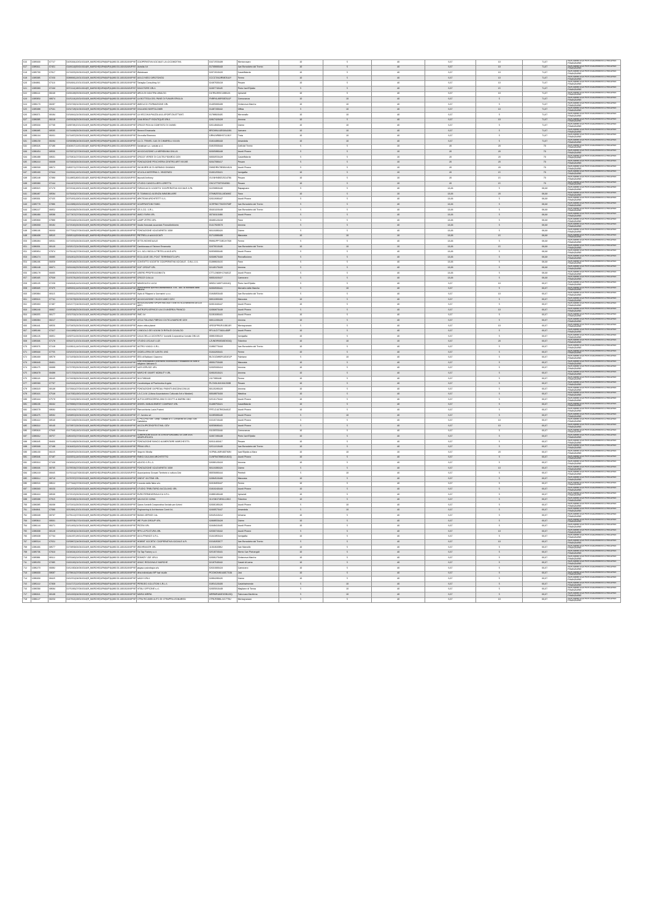| 616 | 1095600 | 67727 | 0205334/20/02/2024/R_MARCHE/GRM/SIP/A/380.50.130/2023/SIP/97 | COOPERATIVA SOCIALE LA LOCOMOTIVA | 01672550439 | Montecosaro | 10 | 5 | 40 | 6,67 | 10 | 71,67 | NON AMMESSA PER ESAURIMENTO RISORSE FINANZIARIE |
| 617 | 1095311 | 67451 | 0148114/05/02/2024/R_MARCHE/GRM/SIP/A/380.50.130/2023/SIP/97 | Astrelia Srl | 01730830443 | San Benedetto del Tronto | 10 | 5 | 40 | 6,67 | 10 | 71,67 | NON AMMESSA PER ESAURIMENTO RISORSE FINANZIARIE |
| 618 | 1095700 | 67817 | 0274005/06/03/2024/R_MARCHE/GRM/SIP/A/380.50.130/2023/SIP/97 | Webdream | 02072010420 | Castelfidardo | 10 | 5 | 40 | 6,67 | 10 | 71,67 | NON AMMESSA PER ESAURIMENTO RISORSE FINANZIARIE |
| 619 | 1095095 | 67250 | 0088836/23/01/2024/R_MARCHE/GRM/SIP/A/380.50.130/2023/SIP/97 | ASILO NIDO GIROTONDO | CCCCTA62R58D542Y | Fermo | 10 | 5 | 40 | 6,67 | 10 | 71,67 | NON AMMESSA PER ESAURIMENTO RISORSE FINANZIARIE |
| 620 | 1094961 | 67113 | 0054931/15/01/2024/R_MARCHE/GRM/SIP/A/380.50.130/2023/SIP/97 | Tartaglia Consulting Srl | 02487600419 | Pesaro | 10 | 5 | 40 | 6,67 | 10 | 71,67 | NON AMMESSA PER ESAURIMENTO RISORSE FINANZIARIE |
| 621 | 1095080 | 67233 | 0072112/18/01/2024/R_MARCHE/GRM/SIP/A/380.50.130/2023/SIP/97 | DAXSTORE SRLS | 02307740445 | Porto Sant'Elpidio | 5 | 5 | 40 | 6,67 | 15 | 71,67 | NON AMMESSA PER ESAURIMENTO RISORSE FINANZIARIE |
| 622 | 1096114 | 68240 | 0268138/05/03/2024/R_MARCHE/GRM/SIP/A/380.50.130/2023/SIP/97 | ARCA DI GIOSTRA UBALDO | GSTBLD55C23I912S | Spinetoli | 10 | 5 | 40 | 6,67 | 10 | 71,67 | NON AMMESSA PER ESAURIMENTO RISORSE FINANZIARIE |
| 623 | 1095953 | 68074 | 0225224/26/02/2024/R_MARCHE/GRM/SIP/A/380.50.130/2023/SIP/97 | LA BOTTEGA DEL PANE DI FUNARI ERSILIA | FNRRSL89R59D542F | Comunanza | 10 | 10 | 40 | 6,67 | 5 | 71,67 | NON AMMESSA PER ESAURIMENTO RISORSE FINANZIARIE |
| 624 | 1096170 | 68297 | 0253733/01/03/2024/R_MARCHE/GRM/SIP/A/380.50.130/2023/SIP/97 | AMICUCCI FORMAZIONE SRL | 01405830439 | Civitanova Marche | 10 | 10 | 40 | 6,67 | 5 | 71,67 | NON AMMESSA PER ESAURIMENTO RISORSE FINANZIARIE |
| 625 | 1095398 | 67531 | 0254728/01/03/2024/R_MARCHE/GRM/SIP/A/380.50.130/2023/SIP/97 | GIULIANO BARTOLOMEI | 01497200442 | Offida | 5 | 10 | 40 | 6,67 | 10 | 71,67 | NON AMMESSA PER ESAURIMENTO RISORSE FINANZIARIE |
| 626 | 1096071 | 68194 | 0254841/01/03/2024/R_MARCHE/GRM/SIP/A/380.50.130/2023/SIP/97 | LA VECCHIA PIAZZA ASS.SPORT.DILETTANT. | 01788920435 | Morrovalle | 10 | 10 | 40 | 6,67 | 5 | 71,67 | NON AMMESSA PER ESAURIMENTO RISORSE FINANZIARIE |
| 627 | 1096095 | 68219 | 0265603/05/03/2024/R_MARCHE/GRM/SIP/A/380.50.130/2023/SIP/97 | GAIA BEAUTY BOUTIQUE SRLS | 02927420428 | Ancona | 10 | 5 | 40 | 6,67 | 10 | 71,67 | NON AMMESSA PER ESAURIMENTO RISORSE FINANZIARIE |
| 628 | 1095603 | 67730 | 0189738/15/02/2024/R_MARCHE/GRM/SIP/A/380.50.130/2023/SIP/97 | CROCE ROSSA COMITATO DI OSIMO | 02614940423 | Osimo | 10 | 10 | 40 | 6,67 | 5 | 71,67 | NON AMMESSA PER ESAURIMENTO RISORSE FINANZIARIE |
| 629 | 1096385 | 68505 | 0274438/06/03/2024/R_MARCHE/GRM/SIP/A/380.50.130/2023/SIP/97 | Borocci Emanuela | BRCMNL64E68A329S | Sarnano | 10 | 10 | 40 | 6,67 | 5 | 71,67 | NON AMMESSA PER ESAURIMENTO RISORSE FINANZIARIE |
| 630 | 1096134 | 68261 | 0274497/06/03/2024/R_MARCHE/GRM/SIP/A/380.50.130/2023/SIP/97 | Gironella Eleonora | GRNLNR90H57L191Y | Treia | 10 | 10 | 40 | 6,67 | 5 | 71,67 | NON AMMESSA PER ESAURIMENTO RISORSE FINANZIARIE |
| 631 | 1096158 | 68284 | 0259098/04/03/2024/R_MARCHE/GRM/SIP/A/380.50.130/2023/SIP/97 | LU.CI. TRAVEL SAS DI CIMARELLI SILVIA | 01824490443 | Amandola | 10 | 10 | 40 | 6,67 | 5 | 71,67 | NON AMMESSA PER ESAURIMENTO RISORSE FINANZIARIE |
| 632 | 1095026 | 67180 | 0043827/11/01/2024/R_MARCHE/GRM/SIP/A/380.50.130/2023/SIP/97 | Socialcart s.c. sociale a r.l. | 01815560444 | Colli del Tronto | 5 | 5 | 20 | 20 | 20 | 70 | NON AMMESSA PER ESAURIMENTO RISORSE FINANZIARIE |
| 633 | 1096454 | 68566 | 0276972/07/03/2024/R_MARCHE/GRM/SIP/A/380.50.130/2023/SIP/97 | ASSOCIAZIONE LA MERIDIANA ONLUS | 92035890448 | Ascoli Piceno | 5 | 5 | 20 | 20 | 20 | 70 | NON AMMESSA PER ESAURIMENTO RISORSE FINANZIARIE |
| 634 | 1096499 | 68601 | 0276801/07/03/2024/R_MARCHE/GRM/SIP/A/380.50.130/2023/SIP/97 | CROCE VERDE DI CASTELFIDARDO ODV | 93003550428 | Castelfidardo | 5 | 5 | 20 | 20 | 20 | 70 | NON AMMESSA PER ESAURIMENTO RISORSE FINANZIARIE |
| 635 | 1096213 | 68339 | 0273300/06/03/2024/R_MARCHE/GRM/SIP/A/380.50.130/2023/SIP/97 | FONDAZIONE PESCHERIA CENTRO ARTI VISIVE | 92047090417 | Pesaro | 5 | 5 | 20 | 20 | 20 | 70 | NON AMMESSA PER ESAURIMENTO RISORSE FINANZIARIE |
| 636 | 1096569 | 68672 | 0280071/07/03/2024/R_MARCHE/GRM/SIP/A/380.50.130/2023/SIP/97 | VIA MURRI 36 DI ADRIANO DAMIANI | DMNDRN79E30A462S | Ascoli Piceno | 5 | 5 | 20 | 20 | 20 | 70 | NON AMMESSA PER ESAURIMENTO RISORSE FINANZIARIE |
| 637 | 1095230 | 67344 | 0220041/24/02/2024/R_MARCHE/GRM/SIP/A/380.50.130/2023/SIP/97 | SCUOLA MATERNA S. VINCENZO | 01331250421 | Senigallia | 10 | 5 | 20 | 20 | 15 | 70 | NON AMMESSA PER ESAURIMENTO RISORSE FINANZIARIE |
| 638 | 1095248 | 67393 | 0114865/30/01/2024/R_MARCHE/GRM/SIP/A/380.50.130/2023/SIP/97 | Iasevoli Anthony | SVLNHN96E25G479S | Pesaro | 10 | 5 | 20 | 20 | 15 | 70 | NON AMMESSA PER ESAURIMENTO RISORSE FINANZIARIE |
| 639 | 1095090 | 67244 | 0142407/05/02/2024/R_MARCHE/GRM/SIP/A/380.50.130/2023/SIP/97 | STUDIO CANCELLIERI LORETTA | CNCLTT56T65I459G | Pesaro | 10 | 5 | 20 | 20 | 15 | 70 | NON AMMESSA PER ESAURIMENTO RISORSE FINANZIARIE |
| 640 | 1095015 | 67170 | 0074534/18/01/2024/R_MARCHE/GRM/SIP/A/380.50.130/2023/SIP/97 | TARASSACO SOCIETA' COOPERATIVA SOCIALE A RL | 02258860440 | Rapagnano | 5 | 5 | 40 | 13,33 | 5 | 68,33 | NON AMMESSA PER ESAURIMENTO RISORSE FINANZIARIE |
| 641 | 1096487 | 68594 | 0279260/07/03/2024/R_MARCHE/GRM/SIP/A/380.50.130/2023/SIP/97 | DI TOMMASO AGENZIA IMMOBILIARE | DTMNZE56L23D488Z | Fano | 10 | 5 | 20 | 13,33 | 20 | 68,33 | NON AMMESSA PER ESAURIMENTO RISORSE FINANZIARIE |
| 642 | 1095001 | 67155 | 0075456/19/01/2024/R_MARCHE/GRM/SIP/A/380.50.130/2023/SIP/97 | ARKTEAM ARCHITETTI S.S. | 02022680447 | Ascoli Piceno | 5 | 5 | 40 | 13,33 | 5 | 68,33 | NON AMMESSA PER ESAURIMENTO RISORSE FINANZIARIE |
| 643 | 1095778 | 67896 | 0222989/26/02/2024/R_MARCHE/GRM/SIP/A/380.50.130/2023/SIP/97 | SCARPANTONI FABIO | SCRFBA77M25H769F | San Benedetto del Tronto | 5 | 5 | 40 | 13,33 | 5 | 68,33 | NON AMMESSA PER ESAURIMENTO RISORSE FINANZIARIE |
| 644 | 1096227 | 68352 | 0264633/05/03/2024/R_MARCHE/GRM/SIP/A/380.50.130/2023/SIP/97 | CE.S.CO. S.R.L. | 00431320449 | San Benedetto del Tronto | 5 | 5 | 40 | 13,33 | 5 | 68,33 | NON AMMESSA PER ESAURIMENTO RISORSE FINANZIARIE |
| 645 | 1096493 | 68599 | 0277307/07/03/2024/R_MARCHE/GRM/SIP/A/380.50.130/2023/SIP/97 | AMICI FARM SRL | 00733110493 | Ascoli Piceno | 5 | 5 | 40 | 13,33 | 5 | 68,33 | NON AMMESSA PER ESAURIMENTO RISORSE FINANZIARIE |
| 646 | 1095868 | 67990 | 0255043/02/03/2024/R_MARCHE/GRM/SIP/A/380.50.130/2023/SIP/97 | LAMP VETRO SRL | 00480120419 | Fano | 5 | 5 | 40 | 13,33 | 5 | 68,33 | NON AMMESSA PER ESAURIMENTO RISORSE FINANZIARIE |
| 647 | 1096069 | 68192 | 0274546/06/03/2024/R_MARCHE/GRM/SIP/A/380.50.130/2023/SIP/97 | Studio forestale associato ForestAmbiente | 01417920673 | Ancona | 5 | 5 | 40 | 13,33 | 5 | 68,33 | NON AMMESSA PER ESAURIMENTO RISORSE FINANZIARIE |
| 648 | 1096136 | 68263 | 0277532/07/03/2024/R_MARCHE/GRM/SIP/A/380.50.130/2023/SIP/97 | FONDAZIONE SOLIDARIETA' 2008 | 93116390423 | Osimo | 5 | 5 | 40 | 13,33 | 5 | 68,33 | NON AMMESSA PER ESAURIMENTO RISORSE FINANZIARIE |
| 649 | 1096408 | 68525 | 0268511/05/03/2024/R_MARCHE/GRM/SIP/A/380.50.130/2023/SIP/97 | PIETRELLA &ASSOCIATI | 01712080439 | Macerata | 10 | 10 | 20 | 13,33 | 15 | 68,33 | NON AMMESSA PER ESAURIMENTO RISORSE FINANZIARIE |
| 650 | 1096384 | 68501 | 0271655/06/03/2024/R_MARCHE/GRM/SIP/A/380.50.130/2023/SIP/97 | DITTA INDIVIDUALE | RMNGPP71B51H769I | Fermo | 5 | 5 | 40 | 13,33 | 5 | 68,33 | NON AMMESSA PER ESAURIMENTO RISORSE FINANZIARIE |
| 651 | 1096001 | 68120 | 0253527/01/03/2024/R_MARCHE/GRM/SIP/A/380.50.130/2023/SIP/97 | Cambiocasa di Falcioni Emanuela | 02376610446 | San Benedetto del Tronto | 10 | 10 | 20 | 13,33 | 15 | 68,33 | NON AMMESSA PER ESAURIMENTO RISORSE FINANZIARIE |
| 652 | 1095854 | 67974 | 0279224/07/03/2024/R_MARCHE/GRM/SIP/A/380.50.130/2023/SIP/97 | U.S. ACLI NICOLA TRITELLA ASD APS | 92058000446 | Ascoli Piceno | 5 | 5 | 40 | 13,33 | 5 | 68,33 | NON AMMESSA PER ESAURIMENTO RISORSE FINANZIARIE |
| 653 | 1096274 | 68395 | 0264361/05/03/2024/R_MARCHE/GRM/SIP/A/380.50.130/2023/SIP/97 | ECOLOGIE DEL POST TERREMOTO APS | 92038670433 | Roccafluvione | 5 | 5 | 40 | 13,33 | 5 | 68,33 | NON AMMESSA PER ESAURIMENTO RISORSE FINANZIARIE |
| 654 | 1096236 | 68358 | 0268548/05/03/2024/R_MARCHE/GRM/SIP/A/380.50.130/2023/SIP/97 | CONTATTO SOCIETA' COOPERATIVA SOCIALE - O.N.L.U.S. | 01388820415 | Fano | 5 | 5 | 40 | 13,33 | 5 | 68,33 | NON AMMESSA PER ESAURIMENTO RISORSE FINANZIARIE |
| 655 | 1096249 | 68371 | 0263234/05/03/2024/R_MARCHE/GRM/SIP/A/380.50.130/2023/SIP/97 | GGF GROUP SRL | 02140170420 | Ancona | 5 | 5 | 40 | 13,33 | 5 | 68,33 | NON AMMESSA PER ESAURIMENTO RISORSE FINANZIARIE |
| 656 | 1096178 | 68305 | 0268090/05/03/2024/R_MARCHE/GRM/SIP/A/380.50.130/2023/SIP/97 | LIBERO PROFESSIONISTA | CTTLGN68H17A462Z | Ascoli Piceno | 5 | 5 | 40 | 13,33 | 5 | 68,33 | NON AMMESSA PER ESAURIMENTO RISORSE FINANZIARIE |
| 657 | 1095435 | 67568 | 0215678/23/02/2024/R_MARCHE/GRM/SIP/A/380.50.130/2023/SIP/97 | CROCE GIALLA | 93002320427 | Camerano | 5 | 5 | 40 | 13,33 | 5 | 68,33 | NON AMMESSA PER ESAURIMENTO RISORSE FINANZIARIE |
| 658 | 1095105 | 67259 | 0184928/14/02/2024/R_MARCHE/GRM/SIP/A/380.50.130/2023/SIP/97 | MANDOLESI LUCA | MNDLCU83T14I324Q | Porto Sant'Elpidio | 5 | 5 | 40 | 6,67 | 10 | 66,67 | NON AMMESSA PER ESAURIMENTO RISORSE FINANZIARIE |
| 659 | 1095335 | 67475 | 0185061/14/02/2024/R_MARCHE/GRM/SIP/A/380.50.130/2023/SIP/97 | Associazione sportiva dilettantistica TSN - sez. di Montalto delle Marche | 92003500441 | Montalto delle Marche | 5 | 10 | 40 | 6,67 | 5 | 66,67 | NON AMMESSA PER ESAURIMENTO RISORSE FINANZIARIE |
| 660 | 1095994 | 68115 | 0268061/05/03/2024/R_MARCHE/GRM/SIP/A/380.50.130/2023/SIP/97 | Style di Filipponi e Sermarini s.n.c. | 01849350440 | San Benedetto del Tronto | 5 | 5 | 40 | 6,67 | 10 | 66,67 | NON AMMESSA PER ESAURIMENTO RISORSE FINANZIARIE |
| 661 | 1095616 | 67741 | 0274679/06/03/2024/R_MARCHE/GRM/SIP/A/380.50.130/2023/SIP/97 | ASSOCIAZIONE I NUOVI AMICI ODV | 93011900433 | Macerata | 10 | 5 | 40 | 6,67 | 5 | 66,67 | NON AMMESSA PER ESAURIMENTO RISORSE FINANZIARIE |
| 662 | 1095360 | 67497 | 0261577/04/03/2024/R_MARCHE/GRM/SIP/A/380.50.130/2023/SIP/97 | ASSOCIAZIONE SPORTIVA DILETTANTISTICA MINIERA DELLE ARTI | 92061040447 | Ascoli Piceno | 10 | 5 | 40 | 6,67 | 5 | 66,67 | NON AMMESSA PER ESAURIMENTO RISORSE FINANZIARIE |
| 663 | 1096243 | 68367 | 0268538/05/03/2024/R_MARCHE/GRM/SIP/A/380.50.130/2023/SIP/97 | ANTROPOSERVICE SAS DI ANDREA FRANCO | 02093870448 | Ascoli Piceno | 5 | 5 | 40 | 6,67 | 10 | 66,67 | NON AMMESSA PER ESAURIMENTO RISORSE FINANZIARIE |
| 664 | 1096055 | 68177 | 0253763/01/03/2024/R_MARCHE/GRM/SIP/A/380.50.130/2023/SIP/97 | VMC Srl | 02291680441 | Ascoli Piceno | 10 | 5 | 40 | 6,67 | 5 | 66,67 | NON AMMESSA PER ESAURIMENTO RISORSE FINANZIARIE |
| 665 | 1096094 | 68217 | 0258943/04/03/2024/R_MARCHE/GRM/SIP/A/380.50.130/2023/SIP/97 | LEGA ITALIANA FIBROSI CISTICA MARCHE ODV | 93012200429 | Ancona | 10 | 5 | 40 | 6,67 | 5 | 66,67 | NON AMMESSA PER ESAURIMENTO RISORSE FINANZIARIE |
| 666 | 1096441 | 68556 | 0270405/06/03/2024/R_MARCHE/GRM/SIP/A/380.50.130/2023/SIP/97 | vision ottica planet | SRDGPP81R21B619Y | Montegranaro | 5 | 5 | 40 | 6,67 | 10 | 66,67 | NON AMMESSA PER ESAURIMENTO RISORSE FINANZIARIE |
| 667 | 1095183 | 67327 | 0141389/02/02/2024/R_MARCHE/GRM/SIP/A/380.50.130/2023/SIP/97 | L'ANGOLO DEI SOGNI DI RIFALDI OSVALDO | RFLSLD77A02L400P | Ascoli Piceno | 10 | 5 | 40 | 6,67 | 5 | 66,67 | NON AMMESSA PER ESAURIMENTO RISORSE FINANZIARIE |
| 668 | 1096226 | 68351 | 0269761/06/03/2024/R_MARCHE/GRM/SIP/A/380.50.130/2023/SIP/97 | CASA DELLA GIOVENTU' Società Cooperativa Sociale ONLUS | 00991590423 | Senigallia | 10 | 5 | 40 | 6,67 | 5 | 66,67 | NON AMMESSA PER ESAURIMENTO RISORSE FINANZIARIE |
| 669 | 1095036 | 67178 | 0054371/15/01/2024/R_MARCHE/GRM/SIP/A/380.50.130/2023/SIP/97 | STUDIO LEGALE LUZI | LZUNDR68D30D653Q | Tolentino | 10 | 10 | 20 | 6,67 | 20 | 66,67 | NON AMMESSA PER ESAURIMENTO RISORSE FINANZIARIE |
| 670 | 1095076 | 67229 | 0219921/24/02/2024/R_MARCHE/GRM/SIP/A/380.50.130/2023/SIP/97 | ASTRO VIAGGI S.R.L. | 01893770444 | San Benedetto del Tronto | 10 | 5 | 40 | 6,67 | 5 | 66,67 | NON AMMESSA PER ESAURIMENTO RISORSE FINANZIARIE |
| 671 | 1095633 | 67755 | 0254537/01/03/2024/R_MARCHE/GRM/SIP/A/380.50.130/2023/SIP/97 | GIOIELLERIA DE SANTIS SNC | 01344260441 | Fermo | 10 | 5 | 40 | 6,67 | 5 | 66,67 | NON AMMESSA PER ESAURIMENTO RISORSE FINANZIARIE |
| 672 | 1096468 | 68578 | 0274459/06/03/2024/R_MARCHE/GRM/SIP/A/380.50.130/2023/SIP/97 | DEA di Balducci Giacomo | BLDGCM80R13D451P | Fabriano | 5 | 10 | 40 | 6,67 | 5 | 66,67 | NON AMMESSA PER ESAURIMENTO RISORSE FINANZIARIE |
| 673 | 1096340 | 68461 | 0274101/06/03/2024/R_MARCHE/GRM/SIP/A/380.50.130/2023/SIP/97 | Ente ecclesiastico civilmente riconosciuto Fondazione di culto e religione Vaticano II | 80002750430 | Macerata | 10 | 5 | 40 | 6,67 | 5 | 66,67 | NON AMMESSA PER ESAURIMENTO RISORSE FINANZIARIE |
| 674 | 1096275 | 68389 | 0273795/06/03/2024/R_MARCHE/GRM/SIP/A/380.50.130/2023/SIP/97 | SAR SERVICE SRL | 02035030424 | Ancona | 10 | 5 | 40 | 6,67 | 5 | 66,67 | NON AMMESSA PER ESAURIMENTO RISORSE FINANZIARIE |
| 675 | 1096379 | 68498 | 0271705/06/03/2024/R_MARCHE/GRM/SIP/A/380.50.130/2023/SIP/97 | MARCHE SMART MOBILITY SRL | 02832010421 | Ancona | 10 | 5 | 40 | 6,67 | 5 | 66,67 | NON AMMESSA PER ESAURIMENTO RISORSE FINANZIARIE |
| 676 | 1096118 | 68245 | 0274609/06/03/2024/R_MARCHE/GRM/SIP/A/380.50.130/2023/SIP/97 | 02117390449 | 2117390449 | Fermo | 10 | 5 | 40 | 6,67 | 5 | 66,67 | NON AMMESSA PER ESAURIMENTO RISORSE FINANZIARIE |
| 677 | 1095580 | 67707 | 0225326/26/02/2024/R_MARCHE/GRM/SIP/A/380.50.130/2023/SIP/97 | L'ecobiotique di Pluchinotta Angela | PLCNGL84S63L500B | Pesaro | 10 | 5 | 40 | 6,67 | 5 | 66,67 | NON AMMESSA PER ESAURIMENTO RISORSE FINANZIARIE |
| 678 | 1096020 | 68138 | 0274942/07/03/2024/R_MARCHE/GRM/SIP/A/380.50.130/2023/SIP/97 | FONDAZIONE OSPEDALI RIUNITI ANCONA ONLUS | 93120280420 | Ancona | 10 | 5 | 40 | 6,67 | 5 | 66,67 | NON AMMESSA PER ESAURIMENTO RISORSE FINANZIARIE |
| 679 | 1095416 | 67548 | 0247690/29/02/2024/R_MARCHE/GRM/SIP/A/380.50.130/2023/SIP/97 | L.A.C.A.M. (Libera Associazione Culturale Arti e Mestieri) | 93048970433 | Matelica | 10 | 5 | 40 | 6,67 | 5 | 66,67 | NON AMMESSA PER ESAURIMENTO RISORSE FINANZIARIE |
| 680 | 1095444 | 67578 | 0170166/09/02/2024/R_MARCHE/GRM/SIP/A/380.50.130/2023/SIP/97 | AUTOCARROZZERIA 2003 DI CIOTTI & MARINI SNC | 02516170442 | Ascoli Piceno | 10 | 5 | 40 | 6,67 | 5 | 66,67 | NON AMMESSA PER ESAURIMENTO RISORSE FINANZIARIE |
| 681 | 1096106 | 68232 | 0278996/07/03/2024/R_MARCHE/GRM/SIP/A/380.50.130/2023/SIP/97 | UNIVEL MANAGEMENT COMPANY SRL | 01488750421 | Castelfidardo | 10 | 5 | 40 | 6,67 | 5 | 66,67 | NON AMMESSA PER ESAURIMENTO RISORSE FINANZIARIE |
| 682 | 1096579 | 68682 | 0280268/07/03/2024/R_MARCHE/GRM/SIP/A/380.50.130/2023/SIP/97 | Parrucchieria Lucia Fratoni | FRTLCU67B60A462Z | Ascoli Piceno | 10 | 5 | 40 | 6,67 | 5 | 66,67 | NON AMMESSA PER ESAURIMENTO RISORSE FINANZIARIE |
| 683 | 1096475 | 68582 | 0269850/06/03/2024/R_MARCHE/GRM/SIP/A/380.50.130/2023/SIP/97 | I.T. Service srl | 02295080440 | Ascoli Piceno | 5 | 10 | 40 | 6,67 | 5 | 66,67 | NON AMMESSA PER ESAURIMENTO RISORSE FINANZIARIE |
| 684 | 1096422 | 68540 | 0267233/05/03/2024/R_MARCHE/GRM/SIP/A/380.50.130/2023/SIP/97 | IL PICCHIO Soc. Coop. Sociale a r.l. Consorzio di Coop. Soc. Cattoliche | 01520720440 | Ascoli Piceno | 5 | 5 | 40 | 6,67 | 10 | 66,67 | NON AMMESSA PER ESAURIMENTO RISORSE FINANZIARIE |
| 685 | 1096022 | 68140 | 0273957/06/03/2024/R_MARCHE/GRM/SIP/A/380.50.130/2023/SIP/97 | ASCOLIPICENOFESTIVAL ODV | 92059680441 | Ascoli Piceno | 5 | 5 | 40 | 6,67 | 10 | 66,67 | NON AMMESSA PER ESAURIMENTO RISORSE FINANZIARIE |
| 686 | 1095823 | 67946 | 0217549/23/02/2024/R_MARCHE/GRM/SIP/A/380.50.130/2023/SIP/97 | Orlando srl | 01106550443 | Comunanza | 10 | 5 | 40 | 6,67 | 5 | 66,67 | NON AMMESSA PER ESAURIMENTO RISORSE FINANZIARIE |
| 687 | 1096662 | 68757 | 0280165/07/03/2024/R_MARCHE/GRM/SIP/A/380.50.130/2023/SIP/97 | CUBEROOM SOCIETA' A RESPONSABILITA' LIMITATA SEMPLIFICATA | 02367280449 | Porto Sant'Elpidio | 10 | 5 | 40 | 6,67 | 5 | 66,67 | NON AMMESSA PER ESAURIMENTO RISORSE FINANZIARIE |
| 688 | 1096345 | 68466 | 0274249/06/03/2024/R_MARCHE/GRM/SIP/A/380.50.130/2023/SIP/97 | FONDAZIONE BANCO ALIMENTARE MARCHE ETS | 92011430417 | Pesaro | 10 | 5 | 40 | 6,67 | 5 | 66,67 | NON AMMESSA PER ESAURIMENTO RISORSE FINANZIARIE |
| 689 | 1095039 | 67189 | 0104400/26/01/2024/R_MARCHE/GRM/SIP/A/380.50.130/2023/SIP/97 | PRAIA SRLS | 02512210440 | San Benedetto del Tronto | 10 | 5 | 40 | 6,67 | 5 | 66,67 | NON AMMESSA PER ESAURIMENTO RISORSE FINANZIARIE |
| 690 | 1096100 | 68225 | 0266855/05/03/2024/R_MARCHE/GRM/SIP/A/380.50.130/2023/SIP/97 | Vesprini Mirella | VSPMLL83R46E783N | Sant'Elpidio a Mare | 10 | 10 | 20 | 6,67 | 20 | 66,67 | NON AMMESSA PER ESAURIMENTO RISORSE FINANZIARIE |
| 691 | 1095046 | 67197 | 0220051/24/02/2024/R_MARCHE/GRM/SIP/A/380.50.130/2023/SIP/97 | FABIO GIULIANI ARCHITETTO | GLNFBA79M02A462Q | Ascoli Piceno | 10 | 5 | 40 | 6,67 | 5 | 66,67 | NON AMMESSA PER ESAURIMENTO RISORSE FINANZIARIE |
| 692 | 1095013 | 67168 | 0204920/20/02/2024/R_MARCHE/GRM/SIP/A/380.50.130/2023/SIP/97 | sOLIDO S.R.L.S. | 02688120423 | Ancona | 10 | 5 | 40 | 6,67 | 5 | 66,67 | NON AMMESSA PER ESAURIMENTO RISORSE FINANZIARIE |
| 693 | 1096636 | 68735 | 0278558/07/03/2024/R_MARCHE/GRM/SIP/A/380.50.130/2023/SIP/97 | FONDAZIONE SOLIDARIETA' 2008 | 93116390423 | Osimo | 5 | 5 | 40 | 6,67 | 10 | 66,67 | NON AMMESSA PER ESAURIMENTO RISORSE FINANZIARIE |
| 694 | 1096219 | 68345 | 0276011/07/03/2024/R_MARCHE/GRM/SIP/A/380.50.130/2023/SIP/97 | Associazione Giovani Territorio e cultura Odv | 90059390444 | Petritoli | 5 | 10 | 40 | 6,67 | 5 | 66,67 | NON AMMESSA PER ESAURIMENTO RISORSE FINANZIARIE |
| 695 | 1096612 | 68710 | 0278787/07/03/2024/R_MARCHE/GRM/SIP/A/380.50.130/2023/SIP/97 | ONEXT SISTEMI SRL | 02094520430 | Macerata | 10 | 5 | 40 | 6,67 | 5 | 66,67 | NON AMMESSA PER ESAURIMENTO RISORSE FINANZIARIE |
| 696 | 1096516 | 68622 | 0277344/07/03/2024/R_MARCHE/GRM/SIP/A/380.50.130/2023/SIP/97 | il mondo delle fiabe srls | 02319450447 | Fermo | 10 | 5 | 40 | 6,67 | 5 | 66,67 | NON AMMESSA PER ESAURIMENTO RISORSE FINANZIARIE |
| 697 | 1096030 | 68150 | 0262870/05/03/2024/R_MARCHE/GRM/SIP/A/380.50.130/2023/SIP/97 | STUDIO TRIBUTARIO ASCOLANO SRL | 01823240443 | Ascoli Piceno | 10 | 5 | 40 | 6,67 | 5 | 66,67 | NON AMMESSA PER ESAURIMENTO RISORSE FINANZIARIE |
| 698 | 1096413 | 68530 | 0274525/06/03/2024/R_MARCHE/GRM/SIP/A/380.50.130/2023/SIP/97 | EUROTERMOIDRAULICA S.R.L. | 01990180448 | Spinetoli | 10 | 5 | 40 | 6,67 | 5 | 66,67 | NON AMMESSA PER ESAURIMENTO RISORSE FINANZIARIE |
| 699 | 1095698 | 67815 | 0253538/01/03/2024/R_MARCHE/GRM/SIP/A/380.50.130/2023/SIP/97 | SALVUCCI SONIA | SLVSNO74B61L191C | Tolentino | 10 | 5 | 40 | 6,67 | 5 | 66,67 | NON AMMESSA PER ESAURIMENTO RISORSE FINANZIARIE |
| 700 | 1096085 | 68208 | 0270261/06/03/2024/R_MARCHE/GRM/SIP/A/380.50.130/2023/SIP/97 | Opera Società Cooperativa Sociale per Azioni | 02036180426 | Ascoli Piceno | 5 | 10 | 40 | 6,67 | 5 | 66,67 | NON AMMESSA PER ESAURIMENTO RISORSE FINANZIARIE |
| 701 | 1094941 | 67090 | 0052981/15/01/2024/R_MARCHE/GRM/SIP/A/380.50.130/2023/SIP/97 | Engineering & Architecture Conti SrL | 02330570447 | Amandola | 5 | 10 | 40 | 6,67 | 5 | 66,67 | NON AMMESSA PER ESAURIMENTO RISORSE FINANZIARIE |
| 702 | 1096639 | 68737 | 0279122/07/03/2024/R_MARCHE/GRM/SIP/A/380.50.130/2023/SIP/97 | MUMA SERVIZI Srls | 02645410412 | Urbania | 10 | 5 | 40 | 6,67 | 5 | 66,67 | NON AMMESSA PER ESAURIMENTO RISORSE FINANZIARIE |
| 703 | 1095913 | 68031 | 0229709/27/02/2024/R_MARCHE/GRM/SIP/A/380.50.130/2023/SIP/97 | WE PLAN GROUP SRL | 02939550428 | Osimo | 10 | 5 | 40 | 6,67 | 5 | 66,67 | NON AMMESSA PER ESAURIMENTO RISORSE FINANZIARIE |
| 704 | 1096144 | 68271 | 0251466/01/03/2024/R_MARCHE/GRM/SIP/A/380.50.130/2023/SIP/97 | PICENI SRL | 02349410445 | Ascoli Piceno | 10 | 5 | 40 | 6,67 | 5 | 66,67 | NON AMMESSA PER ESAURIMENTO RISORSE FINANZIARIE |
| 705 | 1096009 | 68128 | 0254854/01/03/2024/R_MARCHE/GRM/SIP/A/380.50.130/2023/SIP/97 | RFN LA POSTURA SRL | 02500720442 | Ascoli Piceno | 5 | 5 | 40 | 6,67 | 10 | 66,67 | NON AMMESSA PER ESAURIMENTO RISORSE FINANZIARIE |
| 706 | 1095609 | 67734 | 0234297/28/02/2024/R_MARCHE/GRM/SIP/A/380.50.130/2023/SIP/97 | ASSI-FRANCE S.R.L. | 01341950424 | Senigallia | 10 | 5 | 40 | 6,67 | 5 | 66,67 | NON AMMESSA PER ESAURIMENTO RISORSE FINANZIARIE |
| 707 | 1095524 | 67652 | 0259867/04/03/2024/R_MARCHE/GRM/SIP/A/380.50.130/2023/SIP/97 | HOBBIT SOCIETA' COOPERATIVA SOCIALE A.R. | 01546350677 | San Benedetto del Tronto | 5 | 5 | 40 | 6,67 | 10 | 66,67 | NON AMMESSA PER ESAURIMENTO RISORSE FINANZIARIE |
| 708 | 1096466 | 68577 | 0273859/06/03/2024/R_MARCHE/GRM/SIP/A/380.50.130/2023/SIP/97 | WISHRAISER SRL | 11064630962 | San Marcello | 10 | 5 | 40 | 6,67 | 5 | 66,67 | NON AMMESSA PER ESAURIMENTO RISORSE FINANZIARIE |
| 709 | 1095706 | 67823 | 0204634/20/02/2024/R_MARCHE/GRM/SIP/A/380.50.130/2023/SIP/97 | Tip Tap Factory s.r.l. | 02519720441 | Monte San Pietrangeli | 10 | 5 | 40 | 6,67 | 5 | 66,67 | NON AMMESSA PER ESAURIMENTO RISORSE FINANZIARIE |
| 710 | 1095991 | 68112 | 0255346/02/03/2024/R_MARCHE/GRM/SIP/A/380.50.130/2023/SIP/97 | DONKEY JOE SRLS | 02036270433 | Civitanova Marche | 10 | 5 | 40 | 6,67 | 5 | 66,67 | NON AMMESSA PER ESAURIMENTO RISORSE FINANZIARIE |
| 711 | 1095250 | 67395 | 0130136/01/02/2024/R_MARCHE/GRM/SIP/A/380.50.130/2023/SIP/97 | UNSIC REGIONALE MARCHE | 02187640442 | Castel di Lama | 10 | 5 | 40 | 6,67 | 5 | 66,67 | NON AMMESSA PER ESAURIMENTO RISORSE FINANZIARIE |
| 712 | 1096270 | 68392 | 0262190/04/03/2024/R_MARCHE/GRM/SIP/A/380.50.130/2023/SIP/97 | pegaso psicologia srls | 02631930423 | Camerano | 10 | 5 | 40 | 6,67 | 5 | 66,67 | NON AMMESSA PER ESAURIMENTO RISORSE FINANZIARIE |
| 713 | 1096600 | 68697 | 0279821/07/03/2024/R_MARCHE/GRM/SIP/A/380.50.130/2023/SIP/97 | ditta individuale MP hair studio | PCCMCN81S43C710A | Jesi | 10 | 5 | 40 | 6,67 | 5 | 66,67 | NON AMMESSA PER ESAURIMENTO RISORSE FINANZIARIE |
| 714 | 1096303 | 68425 | 0261552/04/03/2024/R_MARCHE/GRM/SIP/A/380.50.130/2023/SIP/97 | UAOH SRLS | 02884290426 | Osimo | 10 | 5 | 40 | 6,67 | 5 | 66,67 | NON AMMESSA PER ESAURIMENTO RISORSE FINANZIARIE |
| 715 | 1095222 | 67369 | 0214727/22/02/2024/R_MARCHE/GRM/SIP/A/380.50.130/2023/SIP/97 | PERIGEO SOLUTION S.R.L.S | 01954120430 | Castelraimondo | 5 | 10 | 40 | 6,67 | 5 | 66,67 | NON AMMESSA PER ESAURIMENTO RISORSE FINANZIARIE |
| 716 | 1096593 | 68694 | 0276196/07/03/2024/R_MARCHE/GRM/SIP/A/380.50.130/2023/SIP/97 | VITALI OFFICINE s.r.l. | 02005910449 | Magliano di Tenna | 5 | 10 | 40 | 6,67 | 5 | 66,67 | NON AMMESSA PER ESAURIMENTO RISORSE FINANZIARIE |
| 717 | 1096021 | 68139 | 0261000/04/03/2024/R_MARCHE/GRM/SIP/A/380.50.130/2023/SIP/97 | MARIA MIRRA | MRRMRA83D65B220Q | Falconara Marittima | 5 | 10 | 40 | 6,67 | 5 | 66,67 | NON AMMESSA PER ESAURIMENTO RISORSE FINANZIARIE |
| 718 | 1096127 | 68253 | 0247813/29/02/2024/R_MARCHE/GRM/SIP/A/380.50.130/2023/SIP/97 | STRA RICAMBI AUTO DI STRAPPA LEONARDO | STRLRD99L21C770U | Montegranaro | 5 | 5 | 40 | 6,67 | 10 | 66,67 | NON AMMESSA PER ESAURIMENTO RISORSE FINANZIARIE |